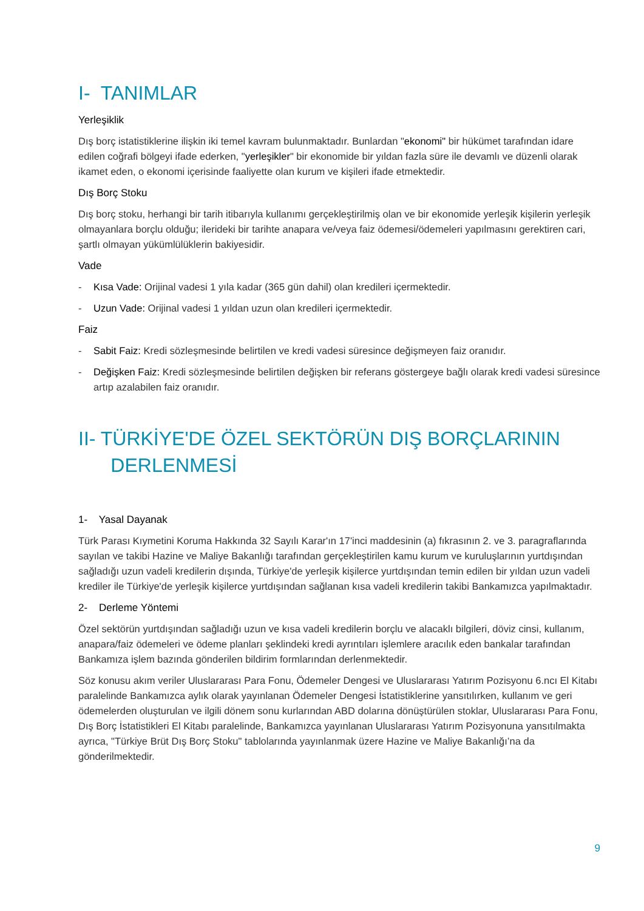I- TANIMLAR
Yerleşiklik
Dış borç istatistiklerine ilişkin iki temel kavram bulunmaktadır. Bunlardan "ekonomi" bir hükümet tarafından idare edilen coğrafi bölgeyi ifade ederken, "yerleşikler" bir ekonomide bir yıldan fazla süre ile devamlı ve düzenli olarak ikamet eden, o ekonomi içerisinde faaliyette olan kurum ve kişileri ifade etmektedir.
Dış Borç Stoku
Dış borç stoku, herhangi bir tarih itibarıyla kullanımı gerçekleştirilmiş olan ve bir ekonomide yerleşik kişilerin yerleşik olmayanlara borçlu olduğu; ilerideki bir tarihte anapara ve/veya faiz ödemesi/ödemeleri yapılmasını gerektiren cari, şartlı olmayan yükümlülüklerin bakiyesidir.
Vade
- Kısa Vade: Orijinal vadesi 1 yıla kadar (365 gün dahil) olan kredileri içermektedir.
- Uzun Vade: Orijinal vadesi 1 yıldan uzun olan kredileri içermektedir.
Faiz
- Sabit Faiz: Kredi sözleşmesinde belirtilen ve kredi vadesi süresince değişmeyen faiz oranıdır.
- Değişken Faiz: Kredi sözleşmesinde belirtilen değişken bir referans göstergeye bağlı olarak kredi vadesi süresince artıp azalabilen faiz oranıdır.
II- TÜRKİYE'DE ÖZEL SEKTÖRÜN DIŞ BORÇLARININ
DERLENMESİ
1- Yasal Dayanak
Türk Parası Kıymetini Koruma Hakkında 32 Sayılı Karar'ın 17'inci maddesinin (a) fıkrasının 2. ve 3. paragraflarında sayılan ve takibi Hazine ve Maliye Bakanlığı tarafından gerçekleştirilen kamu kurum ve kuruluşlarının yurtdışından sağladığı uzun vadeli kredilerin dışında, Türkiye'de yerleşik kişilerce yurtdışından temin edilen bir yıldan uzun vadeli krediler ile Türkiye'de yerleşik kişilerce yurtdışından sağlanan kısa vadeli kredilerin takibi Bankamızca yapılmaktadır.
2- Derleme Yöntemi
Özel sektörün yurtdışından sağladığı uzun ve kısa vadeli kredilerin borçlu ve alacaklı bilgileri, döviz cinsi, kullanım, anapara/faiz ödemeleri ve ödeme planları şeklindeki kredi ayrıntıları işlemlere aracılık eden bankalar tarafından Bankamıza işlem bazında gönderilen bildirim formlarından derlenmektedir.
Söz konusu akım veriler Uluslararası Para Fonu, Ödemeler Dengesi ve Uluslararası Yatırım Pozisyonu 6.ncı El Kitabı paralelinde Bankamızca aylık olarak yayınlanan Ödemeler Dengesi İstatistiklerine yansıtılırken, kullanım ve geri ödemelerden oluşturulan ve ilgili dönem sonu kurlarından ABD dolarına dönüştürülen stoklar, Uluslararası Para Fonu, Dış Borç İstatistikleri El Kitabı paralelinde, Bankamızca yayınlanan Uluslararası Yatırım Pozisyonuna yansıtılmakta ayrıca, "Türkiye Brüt Dış Borç Stoku" tablolarında yayınlanmak üzere Hazine ve Maliye Bakanlığı’na da gönderilmektedir.
9